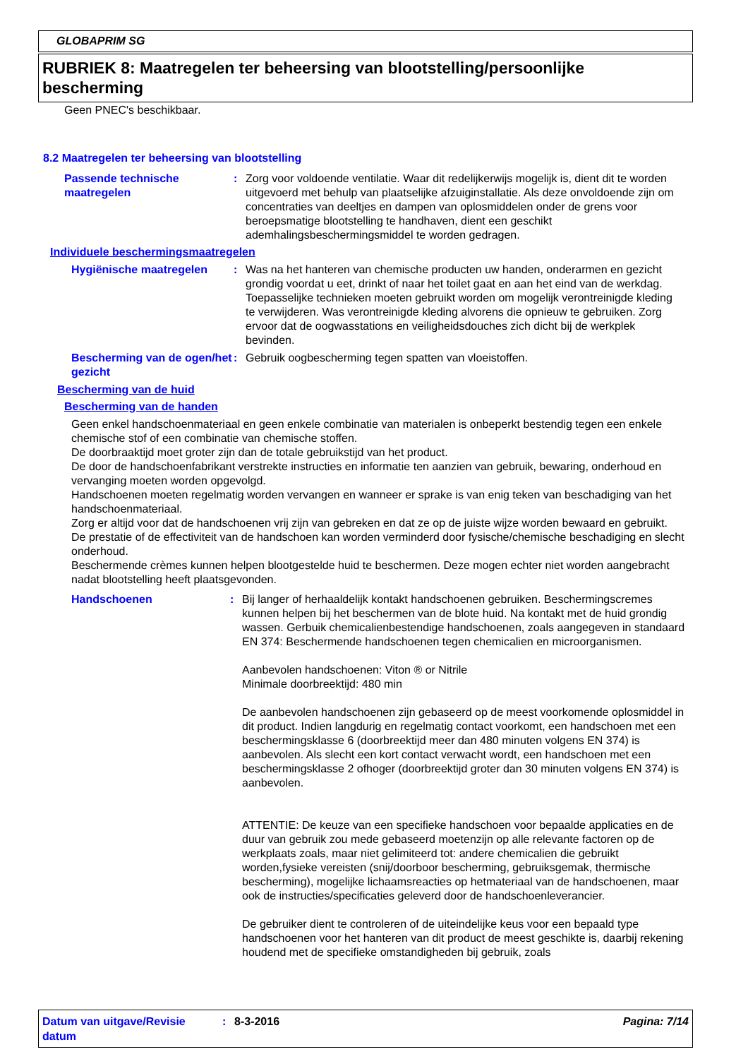GLOBAPRIM SG
RUBRIEK 8: Maatregelen ter beheersing van blootstelling/persoonlijke bescherming
Geen PNEC's beschikbaar.
8.2 Maatregelen ter beheersing van blootstelling
Passende technische maatregelen
:
Zorg voor voldoende ventilatie. Waar dit redelijkerwijs mogelijk is, dient dit te worden uitgevoerd met behulp van plaatselijke afzuiginstallatie. Als deze onvoldoende zijn om concentraties van deeltjes en dampen van oplosmiddelen onder de grens voor beroepsmatige blootstelling te handhaven, dient een geschikt ademhalingsbeschermingsmiddel te worden gedragen.
Individuele beschermingsmaatregelen
Hygiënische maatregelen :
Was na het hanteren van chemische producten uw handen, onderarmen en gezicht grondig voordat u eet, drinkt of naar het toilet gaat en aan het eind van de werkdag. Toepasselijke technieken moeten gebruikt worden om mogelijk verontreinigde kleding te verwijderen. Was verontreinigde kleding alvorens die opnieuw te gebruiken. Zorg ervoor dat de oogwasstations en veiligheidsdouches zich dicht bij de werkplek bevinden.
Bescherming van de ogen/het gezicht
:
Gebruik oogbescherming tegen spatten van vloeistoffen.
Bescherming van de huid
Bescherming van de handen
Geen enkel handschoenmateriaal en geen enkele combinatie van materialen is onbeperkt bestendig tegen een enkele chemische stof of een combinatie van chemische stoffen.
De doorbraaktijd moet groter zijn dan de totale gebruikstijd van het product.
De door de handschoenfabrikant verstrekte instructies en informatie ten aanzien van gebruik, bewaring, onderhoud en vervanging moeten worden opgevolgd.
Handschoenen moeten regelmatig worden vervangen en wanneer er sprake is van enig teken van beschadiging van het handschoenmateriaal.
Zorg er altijd voor dat de handschoenen vrij zijn van gebreken en dat ze op de juiste wijze worden bewaard en gebruikt.
De prestatie of de effectiviteit van de handschoen kan worden verminderd door fysische/chemische beschadiging en slecht onderhoud.
Beschermende crèmes kunnen helpen blootgestelde huid te beschermen. Deze mogen echter niet worden aangebracht nadat blootstelling heeft plaatsgevonden.
Handschoenen :
Bij langer of herhaaldelijk kontakt handschoenen gebruiken. Beschermingscremes kunnen helpen bij het beschermen van de blote huid. Na kontakt met de huid grondig wassen. Gerbuik chemicalienbestendige handschoenen, zoals aangegeven in standaard EN 374: Beschermende handschoenen tegen chemicalien en microorganismen.
Aanbevolen handschoenen: Viton ® or Nitrile
Minimale doorbreektijd: 480 min
De aanbevolen handschoenen zijn gebaseerd op de meest voorkomende oplosmiddel in dit product. Indien langdurig en regelmatig contact voorkomt, een handschoen met een beschermingsklasse 6 (doorbreektijd meer dan 480 minuten volgens EN 374) is aanbevolen. Als slecht een kort contact verwacht wordt, een handschoen met een beschermingsklasse 2 ofhoger (doorbreektijd groter dan 30 minuten volgens EN 374) is aanbevolen.
ATTENTIE: De keuze van een specifieke handschoen voor bepaalde applicaties en de duur van gebruik zou mede gebaseerd moetenzijn op alle relevante factoren op de werkplaats zoals, maar niet gelimiteerd tot: andere chemicalien die gebruikt worden,fysieke vereisten (snij/doorboor bescherming, gebruiksgemak, thermische bescherming), mogelijke lichaamsreacties op hetmateriaal van de handschoenen, maar ook de instructies/specificaties geleverd door de handschoenleverancier.
De gebruiker dient te controleren of de uiteindelijke keus voor een bepaald type handschoenen voor het hanteren van dit product de meest geschikte is, daarbij rekening houdend met de specifieke omstandigheden bij gebruik, zoals
Datum van uitgave/Revisie datum
:
8-3-2016 Pagina: 7/14